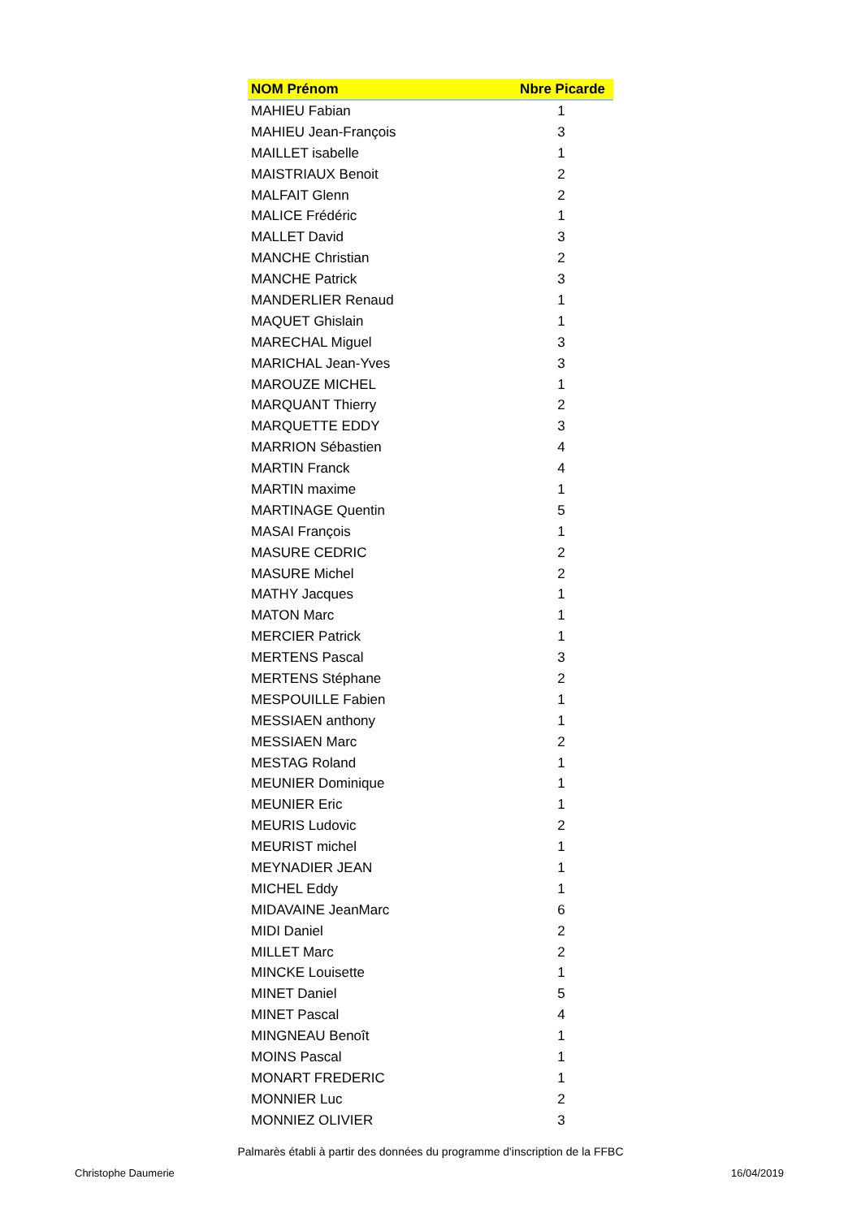| NOM Prénom | Nbre Picarde |
| --- | --- |
| MAHIEU Fabian | 1 |
| MAHIEU Jean-François | 3 |
| MAILLET isabelle | 1 |
| MAISTRIAUX Benoit | 2 |
| MALFAIT Glenn | 2 |
| MALICE Frédéric | 1 |
| MALLET David | 3 |
| MANCHE Christian | 2 |
| MANCHE Patrick | 3 |
| MANDERLIER Renaud | 1 |
| MAQUET Ghislain | 1 |
| MARECHAL Miguel | 3 |
| MARICHAL Jean-Yves | 3 |
| MAROUZE MICHEL | 1 |
| MARQUANT Thierry | 2 |
| MARQUETTE EDDY | 3 |
| MARRION Sébastien | 4 |
| MARTIN Franck | 4 |
| MARTIN maxime | 1 |
| MARTINAGE Quentin | 5 |
| MASAI François | 1 |
| MASURE CEDRIC | 2 |
| MASURE Michel | 2 |
| MATHY Jacques | 1 |
| MATON Marc | 1 |
| MERCIER Patrick | 1 |
| MERTENS Pascal | 3 |
| MERTENS Stéphane | 2 |
| MESPOUILLE Fabien | 1 |
| MESSIAEN anthony | 1 |
| MESSIAEN Marc | 2 |
| MESTAG Roland | 1 |
| MEUNIER Dominique | 1 |
| MEUNIER Eric | 1 |
| MEURIS Ludovic | 2 |
| MEURIST michel | 1 |
| MEYNADIER JEAN | 1 |
| MICHEL Eddy | 1 |
| MIDAVAINE JeanMarc | 6 |
| MIDI Daniel | 2 |
| MILLET Marc | 2 |
| MINCKE Louisette | 1 |
| MINET Daniel | 5 |
| MINET Pascal | 4 |
| MINGNEAU Benoît | 1 |
| MOINS Pascal | 1 |
| MONART FREDERIC | 1 |
| MONNIER Luc | 2 |
| MONNIEZ OLIVIER | 3 |
Palmarès établi à partir des données du programme d'inscription de la FFBC
Christophe Daumerie 16/04/2019